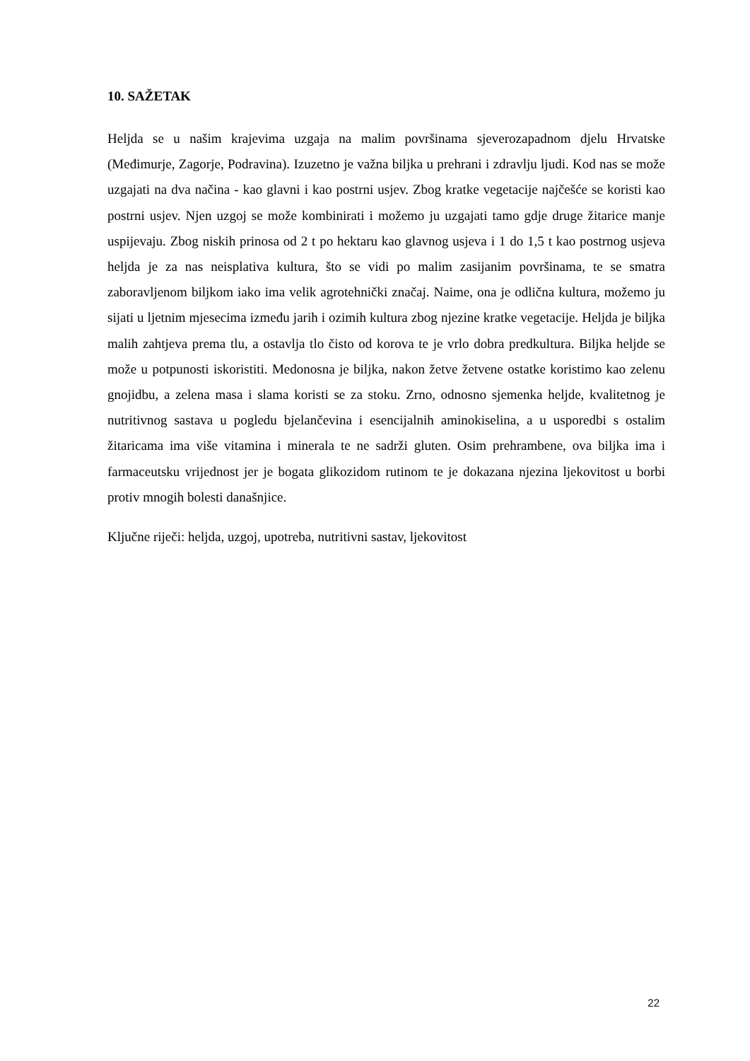10. SAŽETAK
Heljda se u našim krajevima uzgaja na malim površinama sjeverozapadnom djelu Hrvatske (Međimurje, Zagorje, Podravina). Izuzetno je važna biljka u prehrani i zdravlju ljudi. Kod nas se može uzgajati na dva načina - kao glavni i kao postrni usjev. Zbog kratke vegetacije najčešće se koristi kao postrni usjev. Njen uzgoj se može kombinirati i možemo ju uzgajati tamo gdje druge žitarice manje uspijevaju. Zbog niskih prinosa od 2 t po hektaru kao glavnog usjeva i 1 do 1,5 t kao postrnog usjeva heljda je za nas neisplativa kultura, što se vidi po malim zasijanim površinama, te se smatra zaboravljenom biljkom iako ima velik agrotehnički značaj. Naime, ona je odlična kultura, možemo ju sijati u ljetnim mjesecima između jarih i ozimih kultura zbog njezine kratke vegetacije. Heljda je biljka malih zahtjeva prema tlu, a ostavlja tlo čisto od korova te je vrlo dobra predkultura. Biljka heljde se može u potpunosti iskoristiti. Medonosna je biljka, nakon žetve žetvene ostatke koristimo kao zelenu gnojidbu, a zelena masa i slama koristi se za stoku. Zrno, odnosno sjemenka heljde, kvalitetnog je nutritivnog sastava u pogledu bjelančevina i esencijalnih aminokiselina, a u usporedbi s ostalim žitaricama ima više vitamina i minerala te ne sadrži gluten. Osim prehrambene, ova biljka ima i farmaceutsku vrijednost jer je bogata glikozidom rutinom te je dokazana njezina ljekovitost u borbi protiv mnogih bolesti današnjice.
Ključne riječi: heljda, uzgoj, upotreba, nutritivni sastav, ljekovitost
22